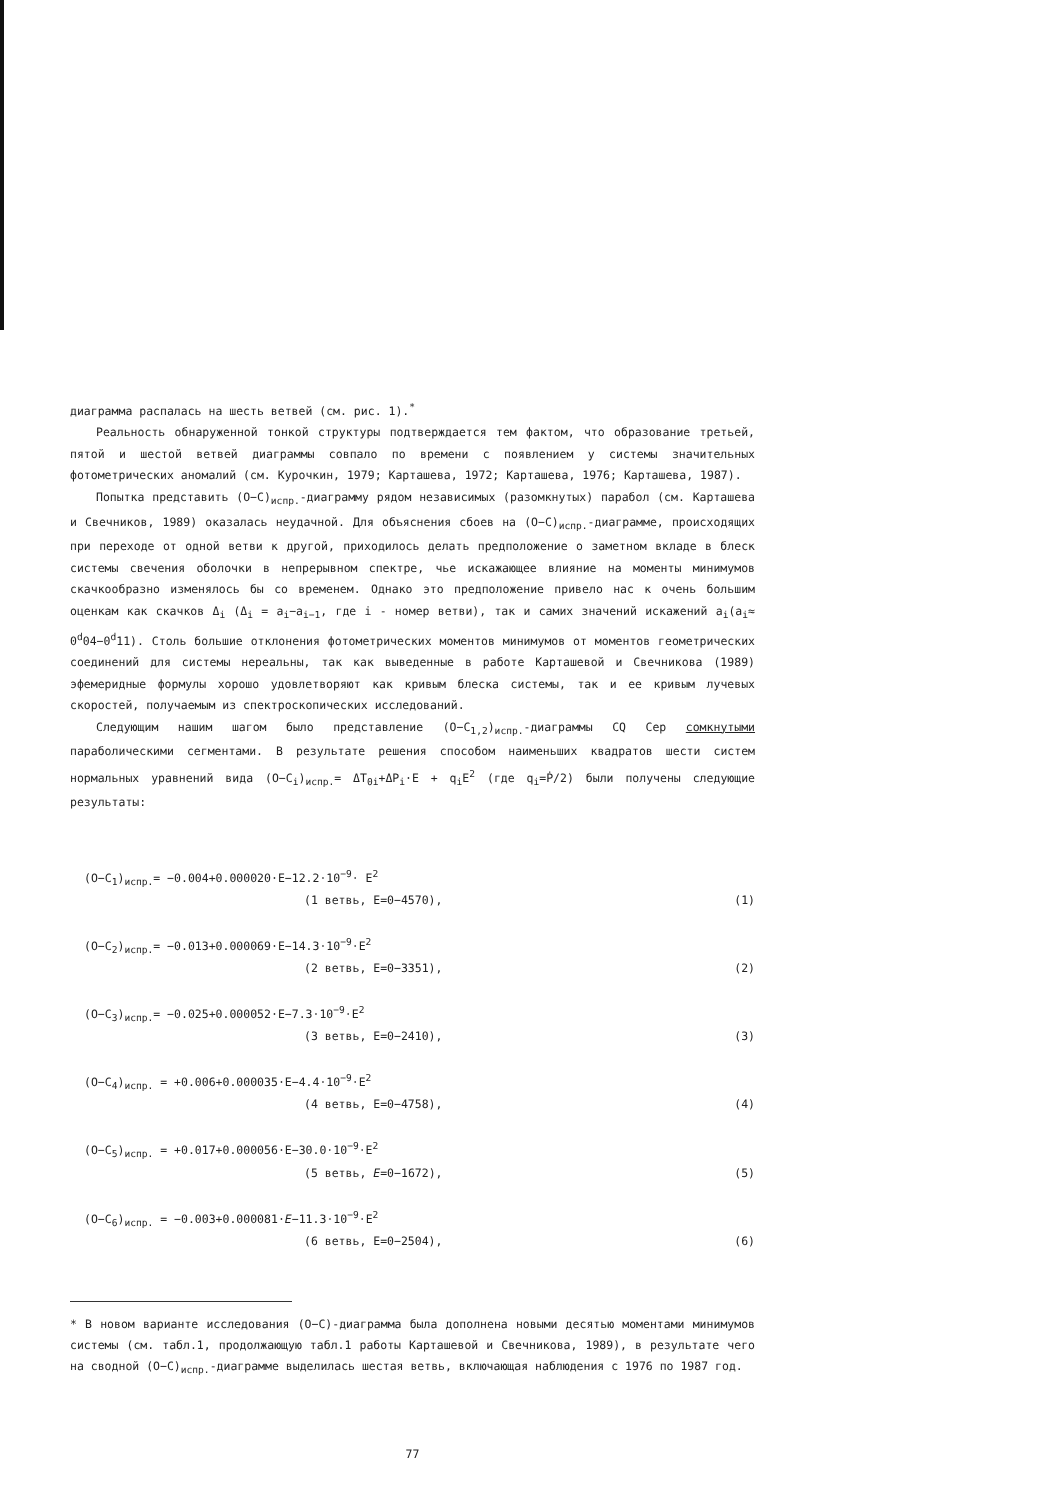диаграмма распалась на шесть ветвей (см. рис. 1).<sup>*</sup>
Реальность обнаруженной тонкой структуры подтверждается тем фактом, что образование третьей, пятой и шестой ветвей диаграммы совпало по времени с появлением у системы значительных фотометрических аномалий (см. Курочкин, 1979; Карташева, 1972; Карташева, 1976; Карташева, 1987).
Попытка представить (O−C)<sub>испр.</sub>-диаграмму рядом независимых (разомкнутых) парабол (см. Карташева и Свечников, 1989) оказалась неудачной. Для объяснения сбоев на (O−C)<sub>испр.</sub>-диаграмме, происходящих при переходе от одной ветви к другой, приходилось делать предположение о заметном вкладе в блеск системы свечения оболочки в непрерывном спектре, чье искажающее влияние на моменты минимумов скачкообразно изменялось бы со временем. Однако это предположение привело нас к очень большим оценкам как скачков Δ<sub>i</sub> (Δ<sub>i</sub> = a<sub>i</sub>−a<sub>i−1</sub>, где i - номер ветви), так и самих значений искажений a<sub>i</sub>(a<sub>i</sub>≈ 0<sup>d</sup>04−0<sup>d</sup>11). Столь большие отклонения фотометрических моментов минимумов от моментов геометрических соединений для системы нереальны, так как выведенные в работе Карташевой и Свечникова (1989) эфемеридные формулы хорошо удовлетворяют как кривым блеска системы, так и ее кривым лучевых скоростей, получаемым из спектроскопических исследований.
Следующим нашим шагом было представление (O−C<sub>1,2</sub>)<sub>испр.</sub>-диаграммы CQ Cep сомкнутыми параболическими сегментами. В результате решения способом наименьших квадратов шести систем нормальных уравнений вида (O−C<sub>i</sub>)<sub>испр.</sub>= ΔT<sub>0i</sub>+ΔP<sub>i</sub>·E + q<sub>i</sub>E<sup>2</sup> (где q<sub>i</sub>=Ṗ/2) были получены следующие результаты:
(O−C<sub>1</sub>)<sub>испр.</sub>= −0.004+0.000020·E−12.2·10<sup>−9</sup>· E<sup>2</sup>
(1 ветвь, E=0−4570), (1)
(O−C<sub>2</sub>)<sub>испр.</sub>= −0.013+0.000069·E−14.3·10<sup>−9</sup>·E<sup>2</sup>
(2 ветвь, E=0−3351), (2)
(O−C<sub>3</sub>)<sub>испр.</sub>= −0.025+0.000052·E−7.3·10<sup>−9</sup>·E<sup>2</sup>
(3 ветвь, E=0−2410), (3)
(O−C<sub>4</sub>)<sub>испр.</sub> = +0.006+0.000035·E−4.4·10<sup>−9</sup>·E<sup>2</sup>
(4 ветвь, E=0−4758), (4)
(O−C<sub>5</sub>)<sub>испр.</sub> = +0.017+0.000056·E−30.0·10<sup>−9</sup>·E<sup>2</sup>
(5 ветвь, E=0−1672), (5)
(O−C<sub>6</sub>)<sub>испр.</sub> = −0.003+0.000081·E−11.3·10<sup>−9</sup>·E<sup>2</sup>
(6 ветвь, E=0−2504), (6)
* В новом варианте исследования (O−C)-диаграмма была дополнена новыми десятью моментами минимумов системы (см. табл.1, продолжающую табл.1 работы Карташевой и Свечникова, 1989), в результате чего на сводной (O−C)<sub>испр.</sub>-диаграмме выделилась шестая ветвь, включающая наблюдения с 1976 по 1987 год.
77